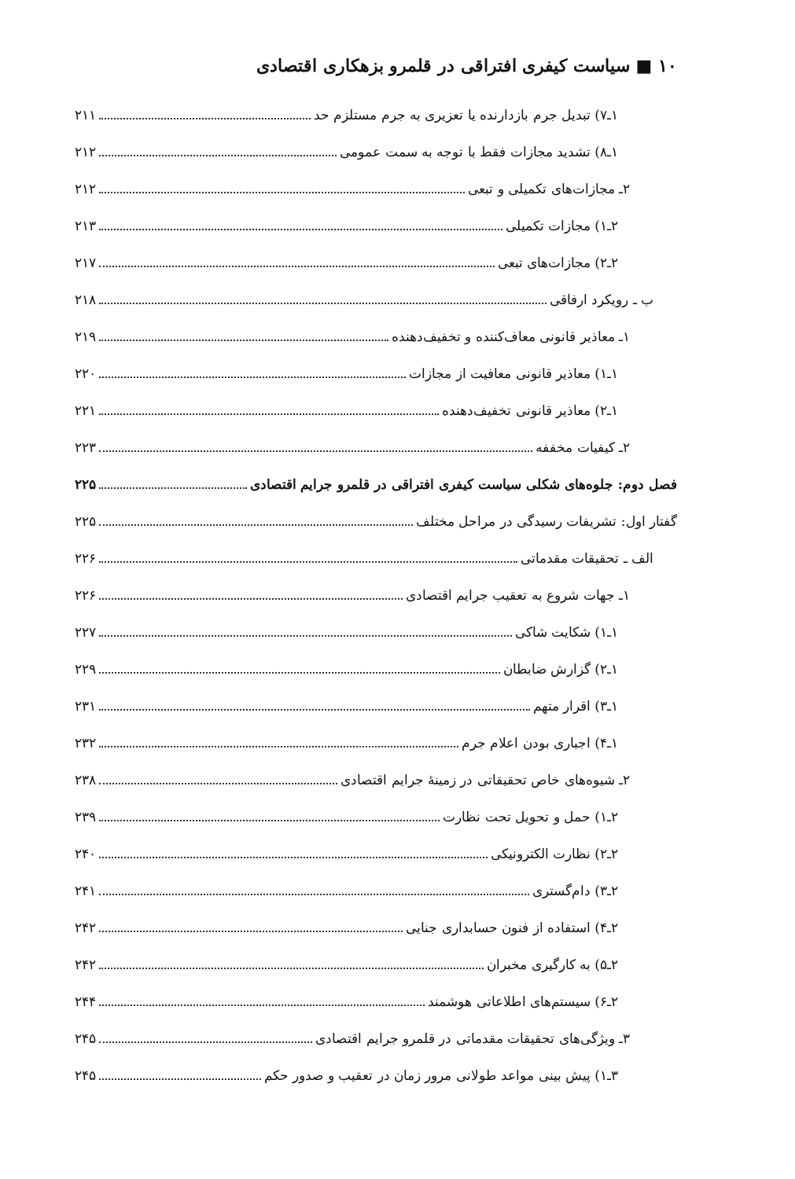۱۰ ■ سیاست کیفری افتراقی در قلمرو بزهکاری اقتصادی
۱ـ۷) تبدیل جرم بازدارنده یا تعزیری به جرم مستلزم حد ۲۱۱
۱ـ۸) تشدید مجازات فقط با توجه به سمت عمومی ۲۱۲
۲ـ مجازات‌های تکمیلی و تبعی ۲۱۲
۲ـ۱) مجازات تکمیلی ۲۱۳
۲ـ۲) مجازات‌های تبعی ۲۱۷
ب ـ رویکرد ارفاقی ۲۱۸
۱ـ معاذیر قانونی معاف‌کننده و تخفیف‌دهنده ۲۱۹
۱ـ۱) معاذیر قانونی معافیت از مجازات ۲۲۰
۱ـ۲) معاذیر قانونی تخفیف‌دهنده ۲۲۱
۲ـ کیفیات مخففه ۲۲۳
فصل دوم: جلوه‌های شکلی سیاست کیفری افتراقی در قلمرو جرایم اقتصادی ۲۲۵
گفتار اول: تشریفات رسیدگی در مراحل مختلف ۲۲۵
الف ـ تحقیقات مقدماتی ۲۲۶
۱ـ جهات شروع به تعقیب جرایم اقتصادی ۲۲۶
۱ـ۱) شکایت شاکی ۲۲۷
۱ـ۲) گزارش ضابطان ۲۲۹
۱ـ۳) اقرار متهم ۲۳۱
۱ـ۴) اجباری بودن اعلام جرم ۲۳۲
۲ـ شیوه‌های خاص تحقیقاتی در زمینهٔ جرایم اقتصادی ۲۳۸
۲ـ۱) حمل و تحویل تحت نظارت ۲۳۹
۲ـ۲) نظارت الکترونیکی ۲۴۰
۲ـ۳) دام‌گستری ۲۴۱
۲ـ۴) استفاده از فنون حسابداری جنایی ۲۴۲
۲ـ۵) به کارگیری مخبران ۲۴۲
۲ـ۶) سیستم‌های اطلاعاتی هوشمند ۲۴۴
۳ـ ویژگی‌های تحقیقات مقدماتی در قلمرو جرایم اقتصادی ۲۴۵
۳ـ۱) پیش بینی مواعد طولانی مرور زمان در تعقیب و صدور حکم ۲۴۵